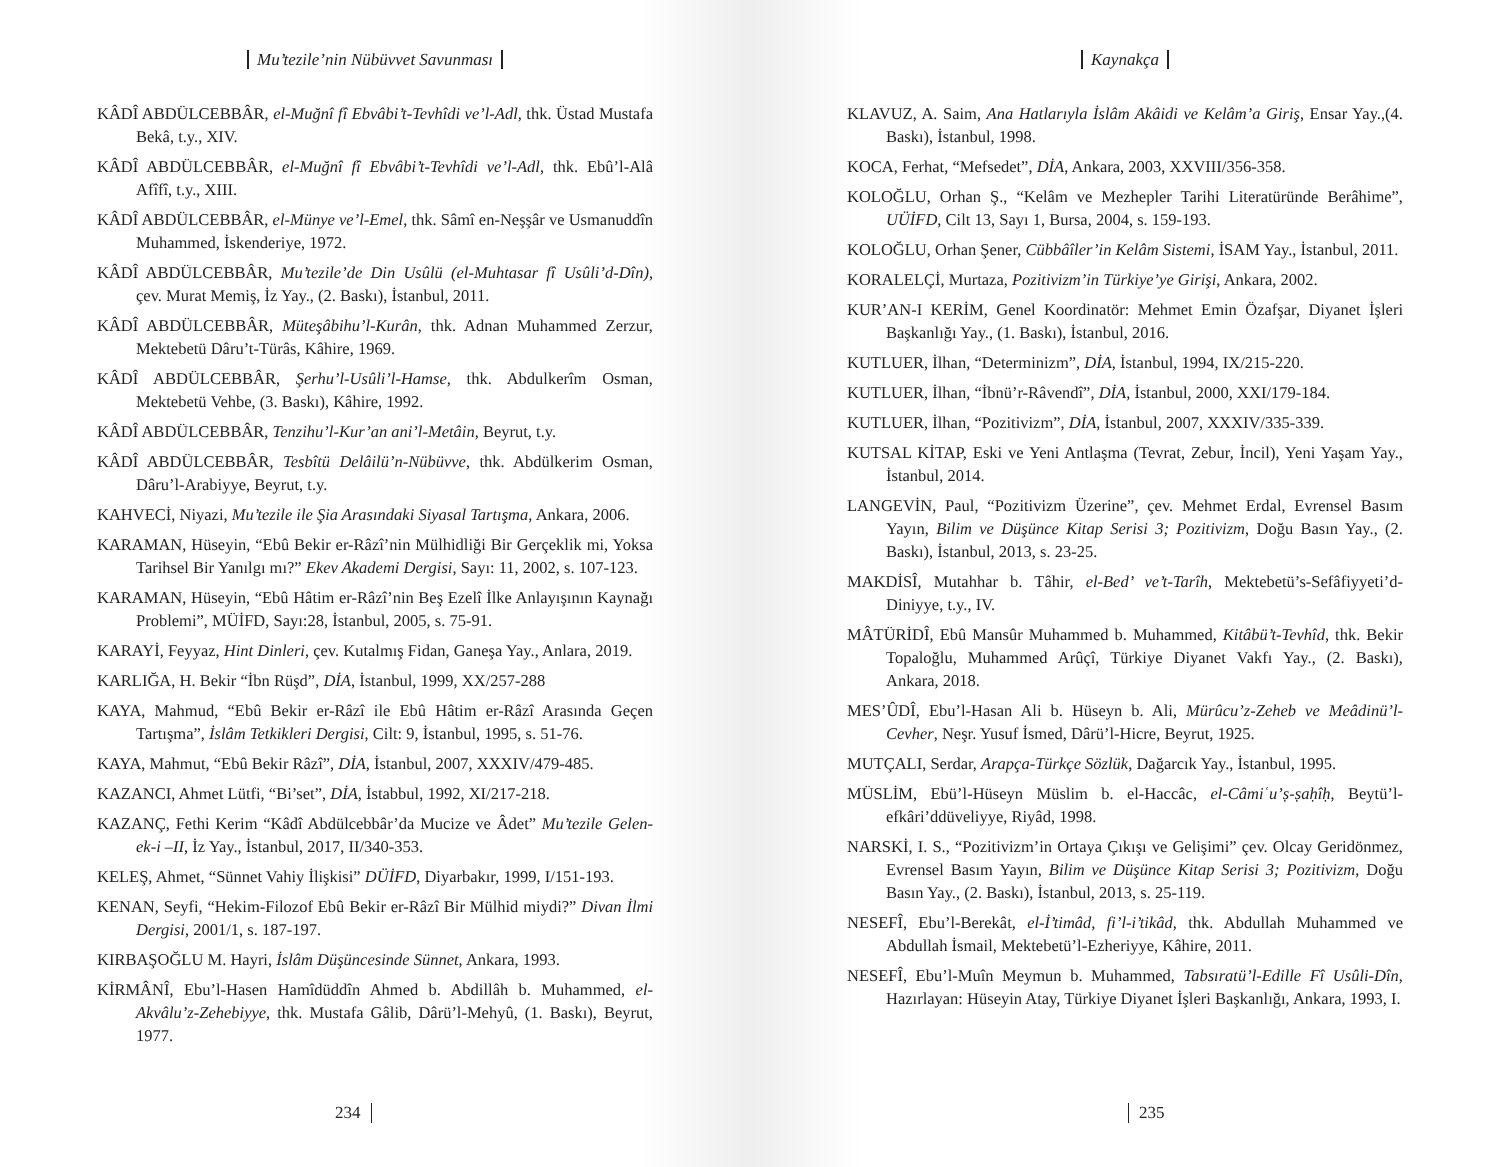Mu’tezile’nin Nübüvvet Savunması
KÂDÎ ABDÜLCEBBÂR, el-Muğnî fî Ebvâbi’t-Tevhîdi ve’l-Adl, thk. Üstad Mustafa Bekâ, t.y., XIV.
KÂDÎ ABDÜLCEBBÂR, el-Muğnî fî Ebvâbi’t-Tevhîdi ve’l-Adl, thk. Ebû’l-Alâ Afîfî, t.y., XIII.
KÂDÎ ABDÜLCEBBÂR, el-Münye ve’l-Emel, thk. Sâmî en-Neşşâr ve Usmanuddîn Muhammed, İskenderiye, 1972.
KÂDÎ ABDÜLCEBBÂR, Mu’tezile’de Din Usûlü (el-Muhtasar fî Usûli’d-Dîn), çev. Murat Memiş, İz Yay., (2. Baskı), İstanbul, 2011.
KÂDÎ ABDÜLCEBBÂR, Müteşâbihu’l-Kurân, thk. Adnan Muhammed Zerzur, Mektebetü Dâru’t-Türâs, Kâhire, 1969.
KÂDÎ ABDÜLCEBBÂR, Şerhu’l-Usûli’l-Hamse, thk. Abdulkerîm Osman, Mektebetü Vehbe, (3. Baskı), Kâhire, 1992.
KÂDÎ ABDÜLCEBBÂR, Tenzihu’l-Kur’an ani’l-Metâin, Beyrut, t.y.
KÂDÎ ABDÜLCEBBÂR, Tesbîtü Delâilü’n-Nübüvve, thk. Abdülkerim Osman, Dâru’l-Arabiyye, Beyrut, t.y.
KAHVECİ, Niyazi, Mu’tezile ile Şia Arasındaki Siyasal Tartışma, Ankara, 2006.
KARAMAN, Hüseyin, “Ebû Bekir er-Râzî’nin Mülhidliği Bir Gerçeklik mi, Yoksa Tarihsel Bir Yanılgı mı?” Ekev Akademi Dergisi, Sayı: 11, 2002, s. 107-123.
KARAMAN, Hüseyin, “Ebû Hâtim er-Râzî’nin Beş Ezelî İlke Anlayışının Kaynağı Problemi”, MÜİFD, Sayı:28, İstanbul, 2005, s. 75-91.
KARAYİ, Feyyaz, Hint Dinleri, çev. Kutalmış Fidan, Ganeşa Yay., Anlara, 2019.
KARLIĞA, H. Bekir “İbn Rüşd”, DİA, İstanbul, 1999, XX/257-288
KAYA, Mahmud, “Ebû Bekir er-Râzî ile Ebû Hâtim er-Râzî Arasında Geçen Tartışma”, İslâm Tetkikleri Dergisi, Cilt: 9, İstanbul, 1995, s. 51-76.
KAYA, Mahmut, “Ebû Bekir Râzî”, DİA, İstanbul, 2007, XXXIV/479-485.
KAZANCI, Ahmet Lütfi, “Bi’set”, DİA, İstabbul, 1992, XI/217-218.
KAZANÇ, Fethi Kerim “Kâdî Abdülcebbâr’da Mucize ve Âdet” Mu’tezile Gelen-ek-i –II, İz Yay., İstanbul, 2017, II/340-353.
KELEŞ, Ahmet, “Sünnet Vahiy İlişkisi” DÜİFD, Diyarbakır, 1999, I/151-193.
KENAN, Seyfi, “Hekim-Filozof Ebû Bekir er-Râzî Bir Mülhid miydi?” Divan İlmi Dergisi, 2001/1, s. 187-197.
KIRBAŞOĞLU M. Hayri, İslâm Düşüncesinde Sünnet, Ankara, 1993.
KİRMÂNÎ, Ebu’l-Hasen Hamîdüddîn Ahmed b. Abdillâh b. Muhammed, el-Akvâlu’z-Zehebiyye, thk. Mustafa Gâlib, Dârü’l-Mehyû, (1. Baskı), Beyrut, 1977.
234
Kaynakça
KLAVUZ, A. Saim, Ana Hatlarıyla İslâm Akâidi ve Kelâm’a Giriş, Ensar Yay.,(4. Baskı), İstanbul, 1998.
KOCA, Ferhat, “Mefsedet”, DİA, Ankara, 2003, XXVIII/356-358.
KOLOĞLU, Orhan Ş., “Kelâm ve Mezhepler Tarihi Literatüründe Berâhime”, UÜİFD, Cilt 13, Sayı 1, Bursa, 2004, s. 159-193.
KOLOĞLU, Orhan Şener, Cübbâîler’in Kelâm Sistemi, İSAM Yay., İstanbul, 2011.
KORALELÇİ, Murtaza, Pozitivizm’in Türkiye’ye Girişi, Ankara, 2002.
KUR’AN-I KERİM, Genel Koordinatör: Mehmet Emin Özafşar, Diyanet İşleri Başkanlığı Yay., (1. Baskı), İstanbul, 2016.
KUTLUER, İlhan, “Determinizm”, DİA, İstanbul, 1994, IX/215-220.
KUTLUER, İlhan, “İbnü’r-Râvendî”, DİA, İstanbul, 2000, XXI/179-184.
KUTLUER, İlhan, “Pozitivizm”, DİA, İstanbul, 2007, XXXIV/335-339.
KUTSAL KİTAP, Eski ve Yeni Antlaşma (Tevrat, Zebur, İncil), Yeni Yaşam Yay., İstanbul, 2014.
LANGEVİN, Paul, “Pozitivizm Üzerine”, çev. Mehmet Erdal, Evrensel Basım Yayın, Bilim ve Düşünce Kitap Serisi 3; Pozitivizm, Doğu Basın Yay., (2. Baskı), İstanbul, 2013, s. 23-25.
MAKDİSÎ, Mutahhar b. Tâhir, el-Bed’ ve’t-Tarîh, Mektebetü’s-Sefâfiyyeti’d-Diniyye, t.y., IV.
MÂTÜRİDÎ, Ebû Mansûr Muhammed b. Muhammed, Kitâbü’t-Tevhîd, thk. Bekir Topaloğlu, Muhammed Arûçî, Türkiye Diyanet Vakfı Yay., (2. Baskı), Ankara, 2018.
MES’ÛDÎ, Ebu’l-Hasan Ali b. Hüseyn b. Ali, Mürûcu’z-Zeheb ve Meâdinü’l-Cevher, Neşr. Yusuf İsmed, Dârü’l-Hicre, Beyrut, 1925.
MUTÇALI, Serdar, Arapça-Türkçe Sözlük, Dağarcık Yay., İstanbul, 1995.
MÜSLİM, Ebü’l-Hüseyn Müslim b. el-Haccâc, el-Câmiʿu’ṣ-ṣaḥîḥ, Beytü’l-efkâri’ddüveliyye, Riyâd, 1998.
NARSKİ, I. S., “Pozitivizm’in Ortaya Çıkışı ve Gelişimi” çev. Olcay Geridönmez, Evrensel Basım Yayın, Bilim ve Düşünce Kitap Serisi 3; Pozitivizm, Doğu Basın Yay., (2. Baskı), İstanbul, 2013, s. 25-119.
NESEFÎ, Ebu’l-Berekât, el-İ’timâd, fi’l-i’tikâd, thk. Abdullah Muhammed ve Abdullah İsmail, Mektebetü’l-Ezheriyye, Kâhire, 2011.
NESEFÎ, Ebu’l-Muîn Meymun b. Muhammed, Tabsıratü’l-Edille Fî Usûli-Dîn, Hazırlayan: Hüseyin Atay, Türkiye Diyanet İşleri Başkanlığı, Ankara, 1993, I.
235